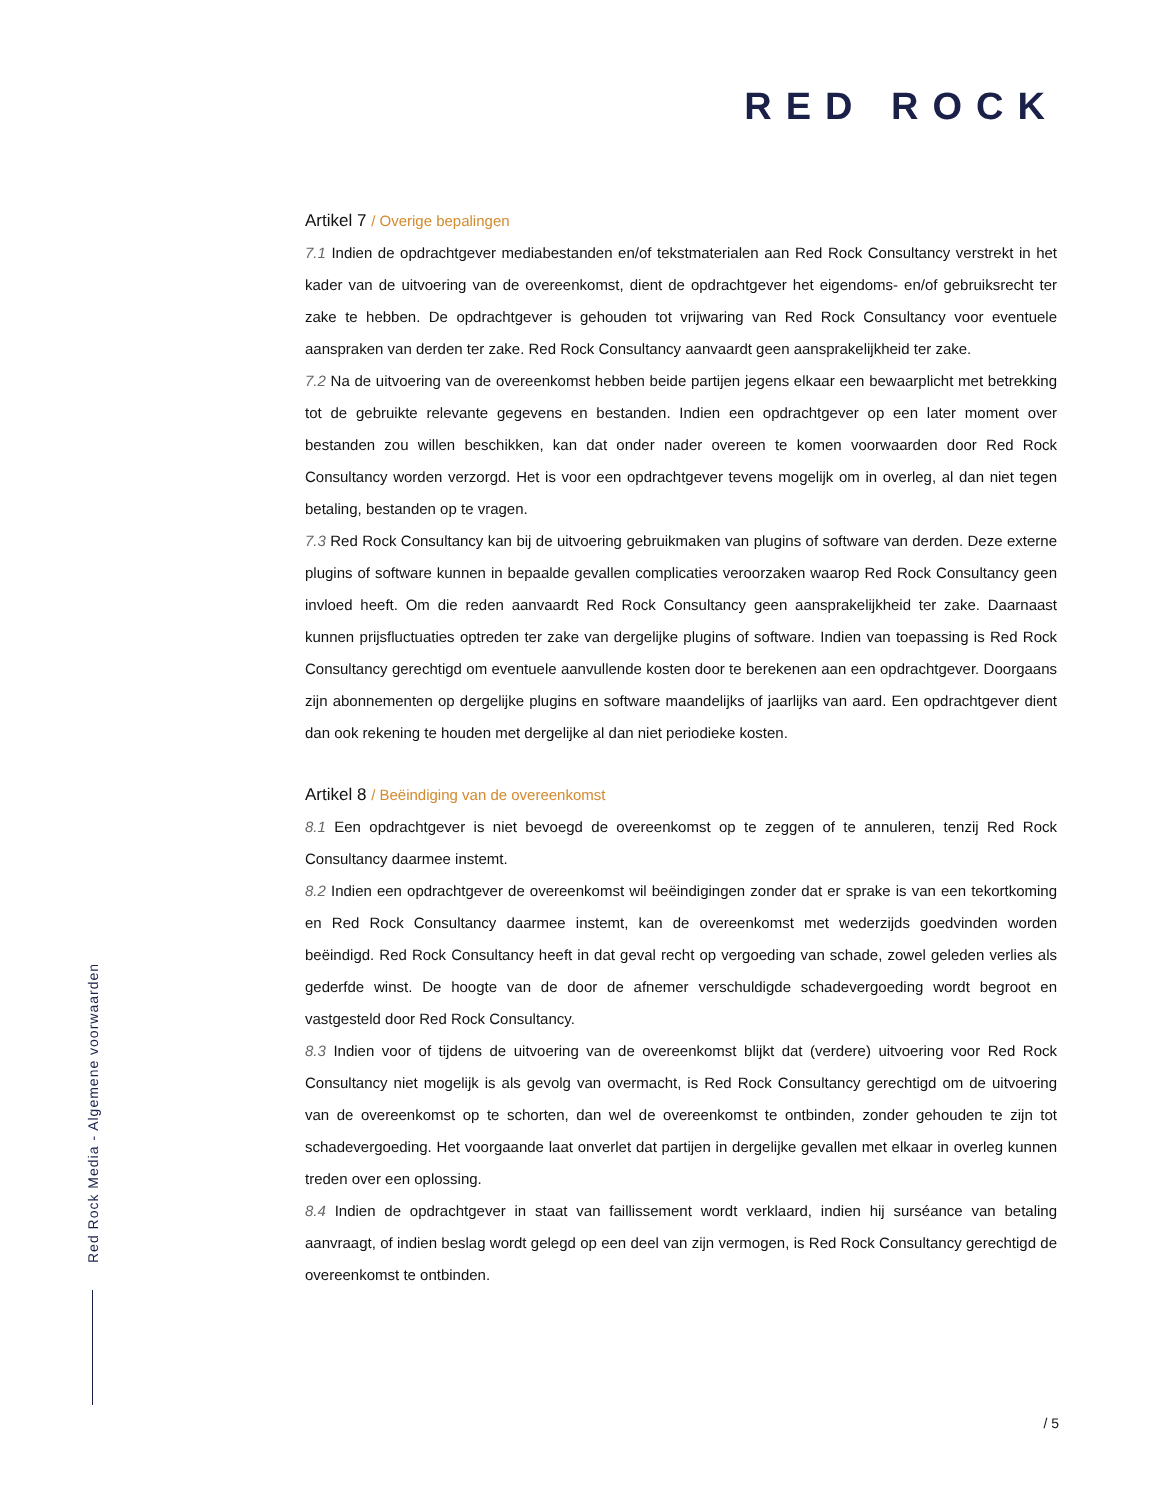RED ROCK
Red Rock Media - Algemene voorwaarden
Artikel 7 / Overige bepalingen
7.1 Indien de opdrachtgever mediabestanden en/of tekstmaterialen aan Red Rock Consultancy verstrekt in het kader van de uitvoering van de overeenkomst, dient de opdrachtgever het eigendoms- en/of gebruiksrecht ter zake te hebben. De opdrachtgever is gehouden tot vrijwaring van Red Rock Consultancy voor eventuele aanspraken van derden ter zake. Red Rock Consultancy aanvaardt geen aansprakelijkheid ter zake.
7.2 Na de uitvoering van de overeenkomst hebben beide partijen jegens elkaar een bewaarplicht met betrekking tot de gebruikte relevante gegevens en bestanden. Indien een opdrachtgever op een later moment over bestanden zou willen beschikken, kan dat onder nader overeen te komen voorwaarden door Red Rock Consultancy worden verzorgd. Het is voor een opdrachtgever tevens mogelijk om in overleg, al dan niet tegen betaling, bestanden op te vragen.
7.3 Red Rock Consultancy kan bij de uitvoering gebruikmaken van plugins of software van derden. Deze externe plugins of software kunnen in bepaalde gevallen complicaties veroorzaken waarop Red Rock Consultancy geen invloed heeft. Om die reden aanvaardt Red Rock Consultancy geen aansprakelijkheid ter zake. Daarnaast kunnen prijsfluctuaties optreden ter zake van dergelijke plugins of software. Indien van toepassing is Red Rock Consultancy gerechtigd om eventuele aanvullende kosten door te berekenen aan een opdrachtgever. Doorgaans zijn abonnementen op dergelijke plugins en software maandelijks of jaarlijks van aard. Een opdrachtgever dient dan ook rekening te houden met dergelijke al dan niet periodieke kosten.
Artikel 8 / Beëindiging van de overeenkomst
8.1 Een opdrachtgever is niet bevoegd de overeenkomst op te zeggen of te annuleren, tenzij Red Rock Consultancy daarmee instemt.
8.2 Indien een opdrachtgever de overeenkomst wil beëindigingen zonder dat er sprake is van een tekortkoming en Red Rock Consultancy daarmee instemt, kan de overeenkomst met wederzijds goedvinden worden beëindigd. Red Rock Consultancy heeft in dat geval recht op vergoeding van schade, zowel geleden verlies als gederfde winst. De hoogte van de door de afnemer verschuldigde schadevergoeding wordt begroot en vastgesteld door Red Rock Consultancy.
8.3 Indien voor of tijdens de uitvoering van de overeenkomst blijkt dat (verdere) uitvoering voor Red Rock Consultancy niet mogelijk is als gevolg van overmacht, is Red Rock Consultancy gerechtigd om de uitvoering van de overeenkomst op te schorten, dan wel de overeenkomst te ontbinden, zonder gehouden te zijn tot schadevergoeding. Het voorgaande laat onverlet dat partijen in dergelijke gevallen met elkaar in overleg kunnen treden over een oplossing.
8.4 Indien de opdrachtgever in staat van faillissement wordt verklaard, indien hij surséance van betaling aanvraagt, of indien beslag wordt gelegd op een deel van zijn vermogen, is Red Rock Consultancy gerechtigd de overeenkomst te ontbinden.
/ 5